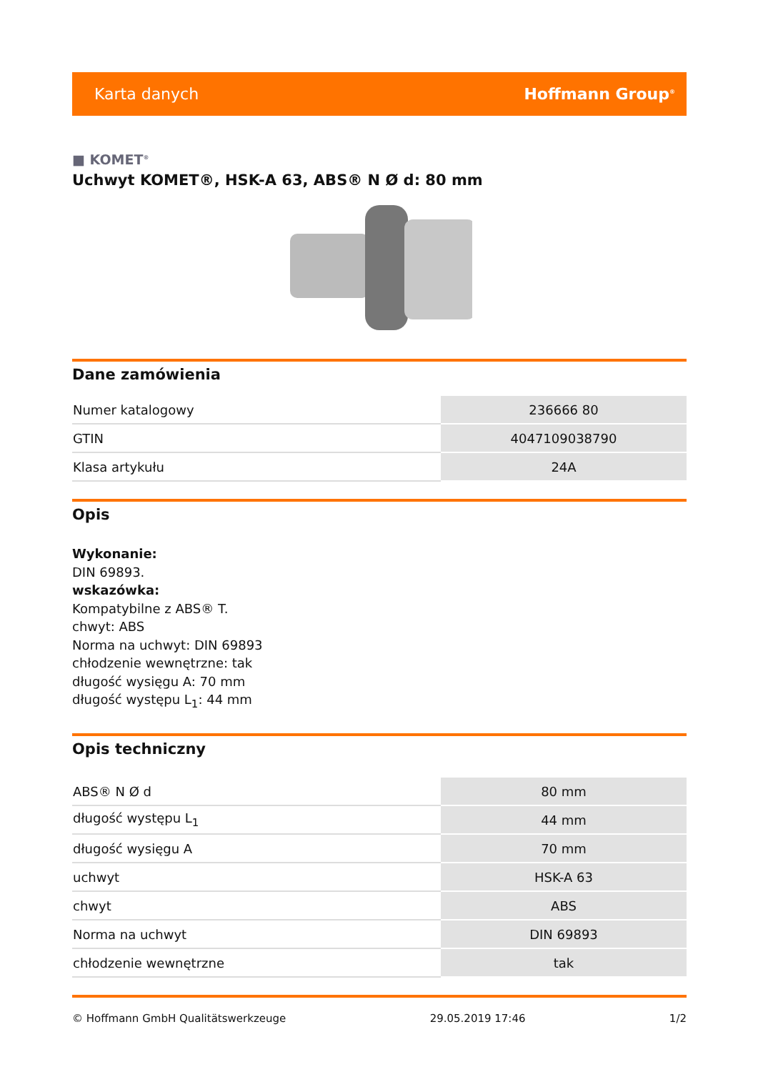Karta danych Hoffmann Group<sup>®</sup>
■ KOMET<sup>®</sup>
Uchwyt KOMET®, HSK-A 63, ABS® N Ø d: 80 mm
Dane zamówienia
| Numer katalogowy | 236666 80 |
| GTIN | 4047109038790 |
| Klasa artykułu | 24A |
Opis
Wykonanie:
DIN 69893.
wskazówka:
Kompatybilne z ABS® T.
chwyt: ABS
Norma na uchwyt: DIN 69893
chłodzenie wewnętrzne: tak
długość wysięgu A: 70 mm
długość występu L<sub>1</sub>: 44 mm
Opis techniczny
| ABS® N Ø d | 80 mm |
| długość występu L<sub>1</sub> | 44 mm |
| długość wysięgu A | 70 mm |
| uchwyt | HSK-A 63 |
| chwyt | ABS |
| Norma na uchwyt | DIN 69893 |
| chłodzenie wewnętrzne | tak |
© Hoffmann GmbH Qualitätswerkzeuge 29.05.2019 17:46 1/2